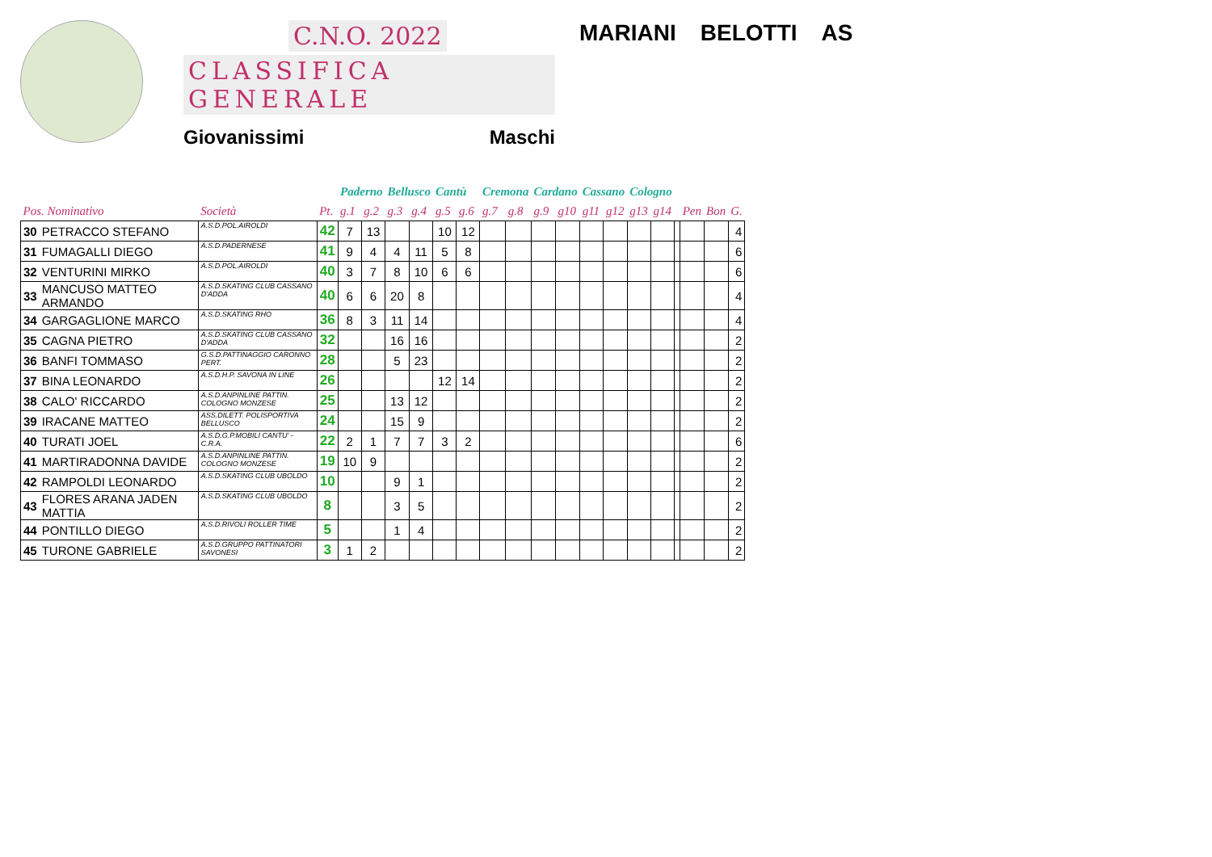C.N.O. 2022
CLASSIFICA GENERALE
Giovanissimi Maschi
MARIANI BELOTTI AS
| | | | | Paderno | | Bellusco | | Cantù | | Cremona | | Cardano | | Cassano | | Cologno | | | | | |
| --- | --- | --- | --- | --- | --- | --- | --- | --- | --- | --- | --- | --- | --- | --- | --- | --- | --- | --- | --- | --- | --- |
| Pos. Nominativo | | Società | Pt. | g.1 | g.2 | g.3 | g.4 | g.5 | g.6 | g.7 | g.8 | g.9 | g10 | g11 | g12 | g13 | g14 | | Pen | Bon | G. |
| 30 | PETRACCO STEFANO | A.S.D.POL.AIROLDI | 42 | 7 | 13 | | | 10 | 12 | | | | | | | | | | | | 4 |
| 31 | FUMAGALLI DIEGO | A.S.D.PADERNESE | 41 | 9 | 4 | 4 | 11 | 5 | 8 | | | | | | | | | | | | 6 |
| 32 | VENTURINI MIRKO | A.S.D.POL.AIROLDI | 40 | 3 | 7 | 8 | 10 | 6 | 6 | | | | | | | | | | | | 6 |
| 33 | MANCUSO MATTEO ARMANDO | A.S.D.SKATING CLUB CASSANO D'ADDA | 40 | 6 | 6 | 20 | 8 | | | | | | | | | | | | | | 4 |
| 34 | GARGAGLIONE MARCO | A.S.D.SKATING RHO | 36 | 8 | 3 | 11 | 14 | | | | | | | | | | | | | | 4 |
| 35 | CAGNA PIETRO | A.S.D.SKATING CLUB CASSANO D'ADDA | 32 | | | 16 | 16 | | | | | | | | | | | | | | 2 |
| 36 | BANFI TOMMASO | G.S.D.PATTINAGGIO CARONNO PERT. | 28 | | | 5 | 23 | | | | | | | | | | | | | | 2 |
| 37 | BINA LEONARDO | A.S.D.H.P. SAVONA IN LINE | 26 | | | | | 12 | 14 | | | | | | | | | | | | 2 |
| 38 | CALO' RICCARDO | A.S.D.ANPINLINE PATTIN. COLOGNO MONZESE | 25 | | | 13 | 12 | | | | | | | | | | | | | | 2 |
| 39 | IRACANE MATTEO | ASS.DILETT. POLISPORTIVA BELLUSCO | 24 | | | 15 | 9 | | | | | | | | | | | | | | 2 |
| 40 | TURATI JOEL | A.S.D.G.P.MOBILI CANTU' -C.R.A. | 22 | 2 | 1 | 7 | 7 | 3 | 2 | | | | | | | | | | | | 6 |
| 41 | MARTIRADONNA DAVIDE | A.S.D.ANPINLINE PATTIN. COLOGNO MONZESE | 19 | 10 | 9 | | | | | | | | | | | | | | | | 2 |
| 42 | RAMPOLDI LEONARDO | A.S.D.SKATING CLUB UBOLDO | 10 | | | 9 | 1 | | | | | | | | | | | | | | 2 |
| 43 | FLORES ARANA JADEN MATTIA | A.S.D.SKATING CLUB UBOLDO | 8 | | | 3 | 5 | | | | | | | | | | | | | | 2 |
| 44 | PONTILLO DIEGO | A.S.D.RIVOLI ROLLER TIME | 5 | | | 1 | 4 | | | | | | | | | | | | | | 2 |
| 45 | TURONE GABRIELE | A.S.D.GRUPPO PATTINATORI SAVONESI | 3 | 1 | 2 | | | | | | | | | | | | | | | | 2 |